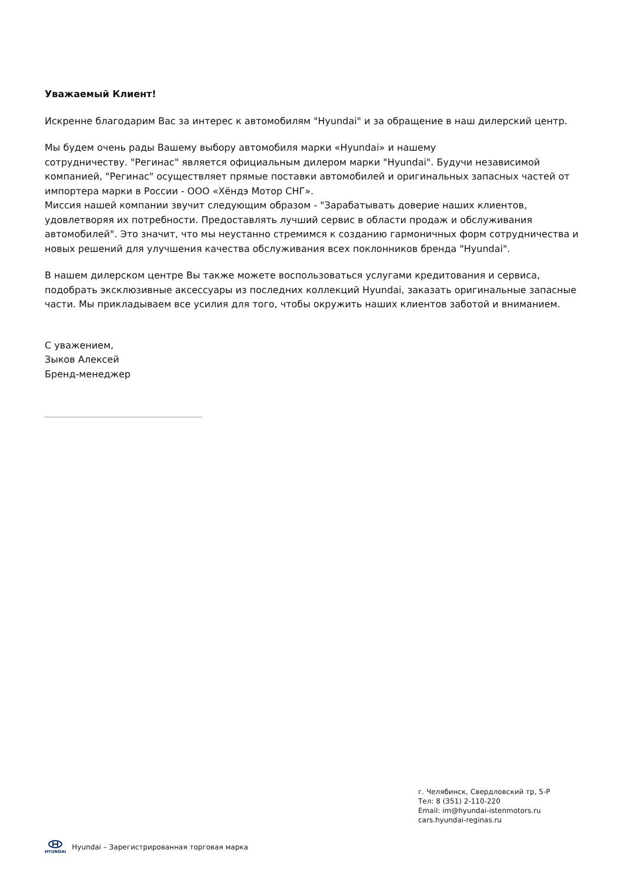Уважаемый Клиент!
Искренне благодарим Вас за интерес к автомобилям "Hyundai" и за обращение в наш дилерский центр.
Мы будем очень рады Вашему выбору автомобиля марки «Hyundai» и нашему
сотрудничеству. "Регинас" является официальным дилером марки "Hyundai". Будучи независимой компанией, "Регинас" осуществляет прямые поставки автомобилей и оригинальных запасных частей от импортера марки в России - ООО «Хёндэ Мотор СНГ».
Миссия нашей компании звучит следующим образом - "Зарабатывать доверие наших клиентов, удовлетворяя их потребности. Предоставлять лучший сервис в области продаж и обслуживания автомобилей". Это значит, что мы неустанно стремимся к созданию гармоничных форм сотрудничества и новых решений для улучшения качества обслуживания всех поклонников бренда "Hyundai".
В нашем дилерском центре Вы также можете воспользоваться услугами кредитования и сервиса, подобрать эксклюзивные аксессуары из последних коллекций Hyundai, заказать оригинальные запасные части. Мы прикладываем все усилия для того, чтобы окружить наших клиентов заботой и вниманием.
С уважением,
Зыков Алексей
Бренд-менеджер
г. Челябинск, Свердловский тр, 5-Р
Тел: 8 (351) 2-110-220
Email: im@hyundai-istenmotors.ru
cars.hyundai-reginas.ru
HYUNDAI
Hyundai – Зарегистрированная торговая марка